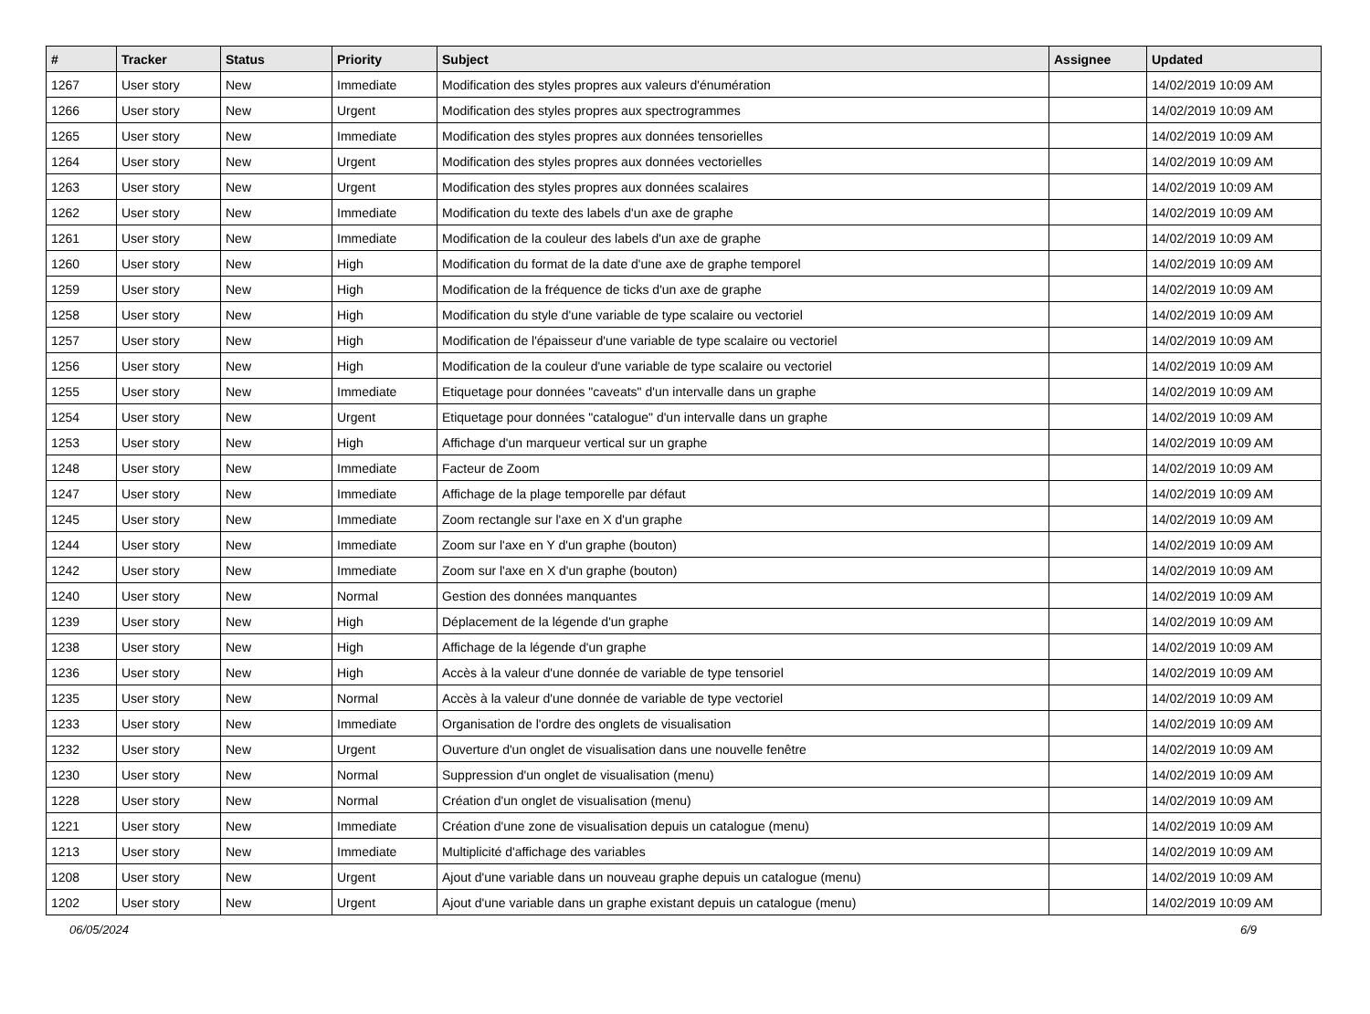| # | Tracker | Status | Priority | Subject | Assignee | Updated |
| --- | --- | --- | --- | --- | --- | --- |
| 1267 | User story | New | Immediate | Modification des styles propres aux valeurs d'énumération | | 14/02/2019 10:09 AM |
| 1266 | User story | New | Urgent | Modification des styles propres aux spectrogrammes | | 14/02/2019 10:09 AM |
| 1265 | User story | New | Immediate | Modification des styles propres aux données tensorielles | | 14/02/2019 10:09 AM |
| 1264 | User story | New | Urgent | Modification des styles propres aux données vectorielles | | 14/02/2019 10:09 AM |
| 1263 | User story | New | Urgent | Modification des styles propres aux données scalaires | | 14/02/2019 10:09 AM |
| 1262 | User story | New | Immediate | Modification du texte des labels d'un axe de graphe | | 14/02/2019 10:09 AM |
| 1261 | User story | New | Immediate | Modification de la couleur des labels d'un axe de graphe | | 14/02/2019 10:09 AM |
| 1260 | User story | New | High | Modification du format de la date d'une axe de graphe temporel | | 14/02/2019 10:09 AM |
| 1259 | User story | New | High | Modification de la fréquence de ticks d'un axe de graphe | | 14/02/2019 10:09 AM |
| 1258 | User story | New | High | Modification du style d'une variable de type scalaire ou vectoriel | | 14/02/2019 10:09 AM |
| 1257 | User story | New | High | Modification de l'épaisseur d'une variable de type scalaire ou vectoriel | | 14/02/2019 10:09 AM |
| 1256 | User story | New | High | Modification de la couleur d'une variable de type scalaire ou vectoriel | | 14/02/2019 10:09 AM |
| 1255 | User story | New | Immediate | Etiquetage pour données "caveats" d'un intervalle dans un graphe | | 14/02/2019 10:09 AM |
| 1254 | User story | New | Urgent | Etiquetage pour données "catalogue" d'un intervalle dans un graphe | | 14/02/2019 10:09 AM |
| 1253 | User story | New | High | Affichage d'un marqueur vertical sur un graphe | | 14/02/2019 10:09 AM |
| 1248 | User story | New | Immediate | Facteur de Zoom | | 14/02/2019 10:09 AM |
| 1247 | User story | New | Immediate | Affichage de la plage temporelle par défaut | | 14/02/2019 10:09 AM |
| 1245 | User story | New | Immediate | Zoom rectangle sur l'axe en X d'un graphe | | 14/02/2019 10:09 AM |
| 1244 | User story | New | Immediate | Zoom sur l'axe en Y d'un graphe (bouton) | | 14/02/2019 10:09 AM |
| 1242 | User story | New | Immediate | Zoom sur l'axe en X d'un graphe (bouton) | | 14/02/2019 10:09 AM |
| 1240 | User story | New | Normal | Gestion des données manquantes | | 14/02/2019 10:09 AM |
| 1239 | User story | New | High | Déplacement de la légende d'un graphe | | 14/02/2019 10:09 AM |
| 1238 | User story | New | High | Affichage de la légende d'un graphe | | 14/02/2019 10:09 AM |
| 1236 | User story | New | High | Accès à la valeur d'une donnée de variable de type tensoriel | | 14/02/2019 10:09 AM |
| 1235 | User story | New | Normal | Accès à la valeur d'une donnée de variable de type vectoriel | | 14/02/2019 10:09 AM |
| 1233 | User story | New | Immediate | Organisation de l'ordre des onglets de visualisation | | 14/02/2019 10:09 AM |
| 1232 | User story | New | Urgent | Ouverture d'un onglet de visualisation dans une nouvelle fenêtre | | 14/02/2019 10:09 AM |
| 1230 | User story | New | Normal | Suppression d'un onglet de visualisation (menu) | | 14/02/2019 10:09 AM |
| 1228 | User story | New | Normal | Création d'un onglet de visualisation (menu) | | 14/02/2019 10:09 AM |
| 1221 | User story | New | Immediate | Création d'une zone de visualisation depuis un catalogue (menu) | | 14/02/2019 10:09 AM |
| 1213 | User story | New | Immediate | Multiplicité d'affichage des variables | | 14/02/2019 10:09 AM |
| 1208 | User story | New | Urgent | Ajout d'une variable dans un nouveau graphe depuis un catalogue (menu) | | 14/02/2019 10:09 AM |
| 1202 | User story | New | Urgent | Ajout d'une variable dans un graphe existant depuis un catalogue (menu) | | 14/02/2019 10:09 AM |
06/05/2024 6/9